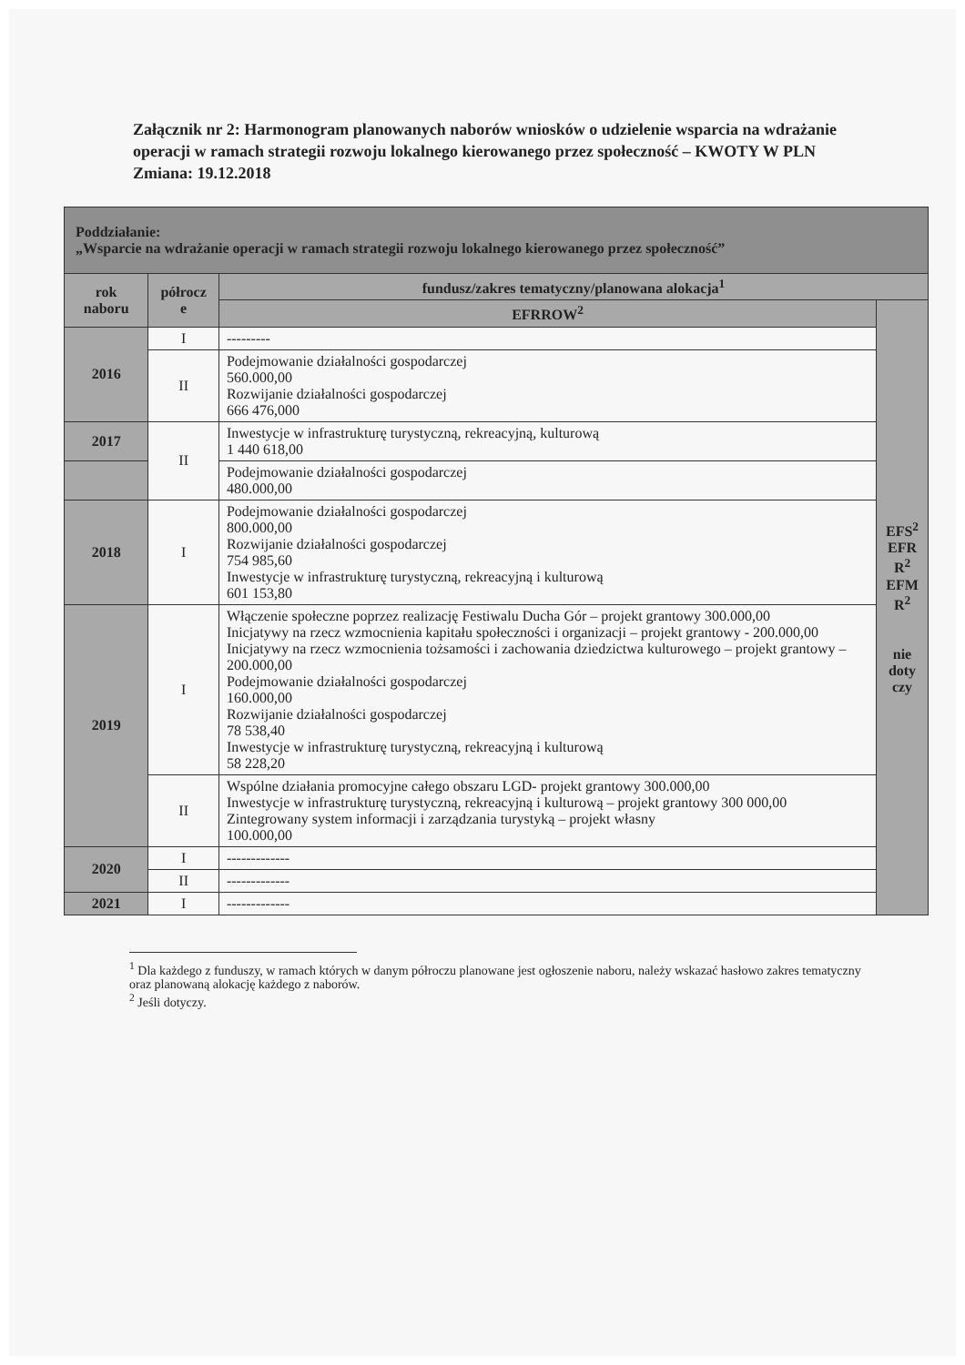Załącznik nr 2: Harmonogram planowanych naborów wniosków o udzielenie wsparcia na wdrażanie operacji w ramach strategii rozwoju lokalnego kierowanego przez społeczność – KWOTY W PLN
Zmiana: 19.12.2018
| Poddziałanie: „Wsparcie na wdrażanie operacji w ramach strategii rozwoju lokalnego kierowanego przez społeczność” | | | |
| --- | --- | --- | --- |
| rok naboru | półrocz e | fundusz/zakres tematyczny/planowana alokacja<sup>1</sup> | |
| | | EFRROW<sup>2</sup> | EFS<sup>2</sup> EFR R<sup>2</sup> EFM R<sup>2</sup> nie doty czy |
| 2016 | I | --------- | |
| | II | Podejmowanie działalności gospodarczej 560.000,00 Rozwijanie działalności gospodarczej 666 476,000 | |
| 2017 | II | Inwestycje w infrastrukturę turystyczną, rekreacyjną, kulturową 1 440 618,00 | |
| | | Podejmowanie działalności gospodarczej 480.000,00 | |
| 2018 | I | Podejmowanie działalności gospodarczej 800.000,00 Rozwijanie działalności gospodarczej 754 985,60 Inwestycje w infrastrukturę turystyczną, rekreacyjną i kulturową 601 153,80 | |
| 2019 | I | Włączenie społeczne poprzez realizację Festiwalu Ducha Gór – projekt grantowy 300.000,00 Inicjatywy na rzecz wzmocnienia kapitału społeczności i organizacji – projekt grantowy - 200.000,00 Inicjatywy na rzecz wzmocnienia tożsamości i zachowania dziedzictwa kulturowego – projekt grantowy – 200.000,00 Podejmowanie działalności gospodarczej 160.000,00 Rozwijanie działalności gospodarczej 78 538,40 Inwestycje w infrastrukturę turystyczną, rekreacyjną i kulturową 58 228,20 | |
| | II | Wspólne działania promocyjne całego obszaru LGD- projekt grantowy 300.000,00 Inwestycje w infrastrukturę turystyczną, rekreacyjną i kulturową – projekt grantowy 300 000,00 Zintegrowany system informacji i zarządzania turystyką – projekt własny 100.000,00 | |
| 2020 | I | ------------- | |
| | II | ------------- | |
| 2021 | I | ------------- | |
<sup>1</sup> Dla każdego z funduszy, w ramach których w danym półroczu planowane jest ogłoszenie naboru, należy wskazać hasłowo zakres tematyczny oraz planowaną alokację każdego z naborów.
<sup>2</sup> Jeśli dotyczy.